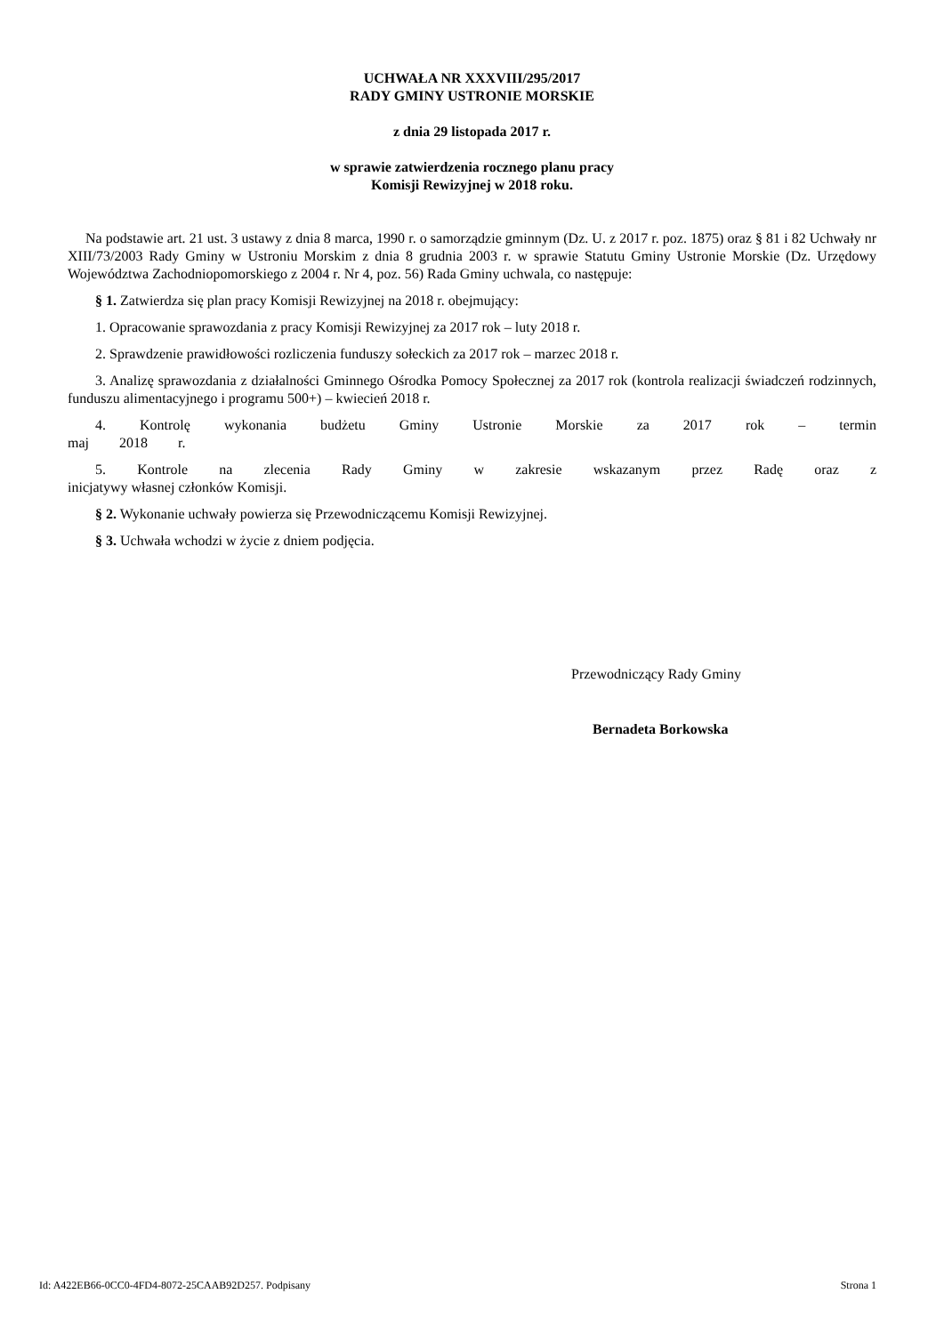UCHWAŁA NR XXXVIII/295/2017
RADY GMINY USTRONIE MORSKIE
z dnia 29 listopada 2017 r.
w sprawie zatwierdzenia rocznego planu pracy
Komisji Rewizyjnej w 2018 roku.
Na podstawie art. 21 ust. 3 ustawy z dnia 8 marca, 1990 r. o samorządzie gminnym (Dz. U. z 2017 r. poz. 1875) oraz § 81 i 82 Uchwały nr XIII/73/2003 Rady Gminy w Ustroniu Morskim z dnia 8 grudnia 2003 r. w sprawie Statutu Gminy Ustronie Morskie (Dz. Urzędowy Województwa Zachodniopomorskiego z 2004 r. Nr 4, poz. 56) Rada Gminy uchwala, co następuje:
§ 1. Zatwierdza się plan pracy Komisji Rewizyjnej na 2018 r. obejmujący:
1. Opracowanie sprawozdania z pracy Komisji Rewizyjnej za 2017 rok – luty 2018 r.
2. Sprawdzenie prawidłowości rozliczenia funduszy sołeckich za 2017 rok – marzec 2018 r.
3. Analizę sprawozdania z działalności Gminnego Ośrodka Pomocy Społecznej za 2017 rok (kontrola realizacji świadczeń rodzinnych, funduszu alimentacyjnego i programu 500+) – kwiecień 2018 r.
4. Kontrolę wykonania budżetu Gminy Ustronie Morskie za 2017 rok – termin maj 2018 r.
5. Kontrole na zlecenia Rady Gminy w zakresie wskazanym przez Radę oraz z inicjatywy własnej członków Komisji.
§ 2. Wykonanie uchwały powierza się Przewodniczącemu Komisji Rewizyjnej.
§ 3. Uchwała wchodzi w życie z dniem podjęcia.
Przewodniczący Rady Gminy
Bernadeta Borkowska
Id: A422EB66-0CC0-4FD4-8072-25CAAB92D257. Podpisany Strona 1